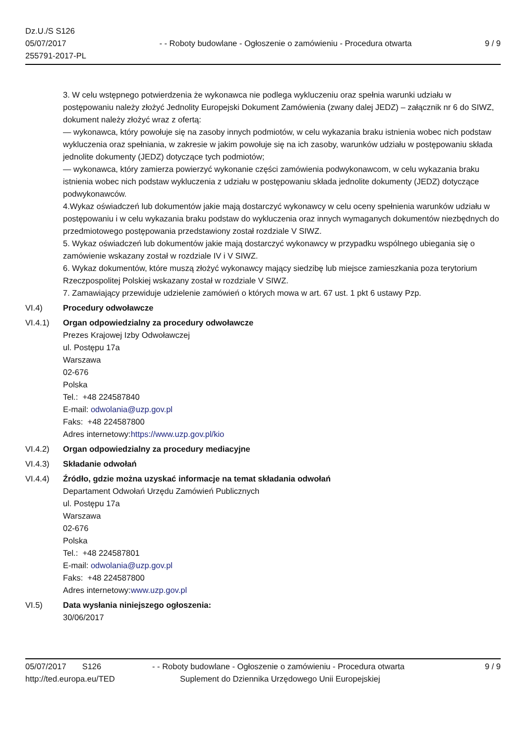Dz.U./S S126
05/07/2017
255791-2017-PL
- - Roboty budowlane - Ogłoszenie o zamówieniu - Procedura otwarta
9 / 9
3. W celu wstępnego potwierdzenia że wykonawca nie podlega wykluczeniu oraz spełnia warunki udziału w postępowaniu należy złożyć Jednolity Europejski Dokument Zamówienia (zwany dalej JEDZ) – załącznik nr 6 do SIWZ, dokument należy złożyć wraz z ofertą:
— wykonawca, który powołuje się na zasoby innych podmiotów, w celu wykazania braku istnienia wobec nich podstaw wykluczenia oraz spełniania, w zakresie w jakim powołuje się na ich zasoby, warunków udziału w postępowaniu składa jednolite dokumenty (JEDZ) dotyczące tych podmiotów;
— wykonawca, który zamierza powierzyć wykonanie części zamówienia podwykonawcom, w celu wykazania braku istnienia wobec nich podstaw wykluczenia z udziału w postępowaniu składa jednolite dokumenty (JEDZ) dotyczące podwykonawców.
4.Wykaz oświadczeń lub dokumentów jakie mają dostarczyć wykonawcy w celu oceny spełnienia warunków udziału w postępowaniu i w celu wykazania braku podstaw do wykluczenia oraz innych wymaganych dokumentów niezbędnych do przedmiotowego postępowania przedstawiony został rozdziale V SIWZ.
5. Wykaz oświadczeń lub dokumentów jakie mają dostarczyć wykonawcy w przypadku wspólnego ubiegania się o zamówienie wskazany został w rozdziale IV i V SIWZ.
6. Wykaz dokumentów, które muszą złożyć wykonawcy mający siedzibę lub miejsce zamieszkania poza terytorium Rzeczpospolitej Polskiej wskazany został w rozdziale V SIWZ.
7. Zamawiający przewiduje udzielenie zamówień o których mowa w art. 67 ust. 1 pkt 6 ustawy Pzp.
VI.4) Procedury odwoławcze
VI.4.1) Organ odpowiedzialny za procedury odwoławcze
Prezes Krajowej Izby Odwoławczej
ul. Postępu 17a
Warszawa
02-676
Polska
Tel.: +48 224587840
E-mail: odwolania@uzp.gov.pl
Faks: +48 224587800
Adres internetowy:https://www.uzp.gov.pl/kio
VI.4.2) Organ odpowiedzialny za procedury mediacyjne
VI.4.3) Składanie odwołań
VI.4.4) Źródło, gdzie można uzyskać informacje na temat składania odwołań
Departament Odwołań Urzędu Zamówień Publicznych
ul. Postępu 17a
Warszawa
02-676
Polska
Tel.: +48 224587801
E-mail: odwolania@uzp.gov.pl
Faks: +48 224587800
Adres internetowy:www.uzp.gov.pl
VI.5) Data wysłania niniejszego ogłoszenia:
30/06/2017
05/07/2017 S126 - - Roboty budowlane - Ogłoszenie o zamówieniu - Procedura otwarta
9 / 9
http://ted.europa.eu/TED Suplement do Dziennika Urzędowego Unii Europejskiej